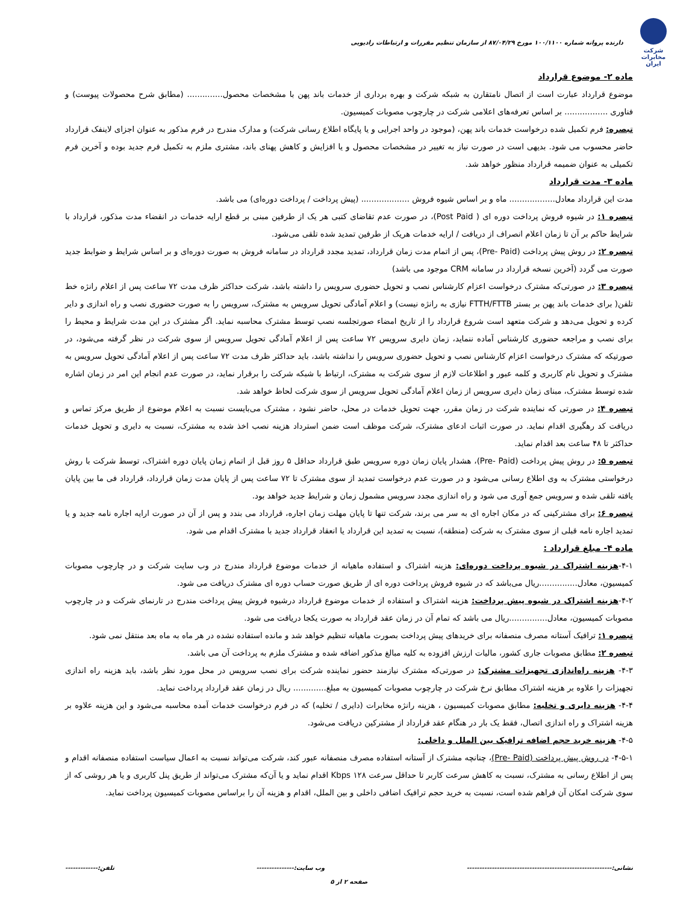شرکت مخابرات ایران
دارنده پروانه شماره ۱۰۰/۱۱۰۰ مورخ ۸۷/۰۴/۲۹ از سازمان تنظیم مقررات و ارتباطات رادیویی
ماده ۲- موضوع قرارداد
موضوع قرارداد عبارت است از اتصال نامتقارن به شبکه شرکت و بهره برداری از خدمات باند پهن با مشخصات محصول.............. (مطابق شرح محصولات پیوست) و فناوری ................. بر اساس تعرفه‌های اعلامی شرکت در چارچوب مصوبات کمیسیون.
تبصره: فرم تکمیل شده درخواست خدمات باند پهن، (موجود در واحد اجرایی و یا پایگاه اطلاع رسانی شرکت) و مدارک مندرج در فرم مذکور به عنوان اجزای لاینفک قرارداد حاضر محسوب می شود. بدیهی است در صورت نیاز به تغییر در مشخصات محصول و یا افزایش و کاهش پهنای باند، مشتری ملزم به تکمیل فرم جدید بوده و آخرین فرم تکمیلی به عنوان ضمیمه قرارداد منظور خواهد شد.
ماده ۳- مدت قرارداد
مدت این قرارداد معادل.................. ماه و بر اساس شیوه فروش ................... (پیش پرداخت / پرداخت دوره‌ای) می باشد.
تبصره ۱: در شیوه فروش پرداخت دوره ای ( Post Paid)، در صورت عدم تقاضای کتبی هر یک از طرفین مبنی بر قطع ارایه خدمات در انقضاء مدت مذکور، قرارداد با شرایط حاکم بر آن تا زمان اعلام انصراف از دریافت / ارایه خدمات هریک از طرفین تمدید شده تلقی می‌شود.
تبصره ۲: در روش پیش پرداخت (Pre- Paid)، پس از اتمام مدت زمان قرارداد، تمدید مجدد قرارداد در سامانه فروش به صورت دوره‌ای و بر اساس شرایط و ضوابط جدید صورت می گردد (آخرین نسخه قرارداد در سامانه CRM موجود می باشد)
تبصره ۳: در صورتی‌که مشترک درخواست اعزام کارشناس نصب و تحویل حضوری سرویس را داشته باشد، شرکت حداکثر ظرف مدت ۷۲ ساعت پس از اعلام رانژه خط تلفن( برای خدمات باند پهن بر بستر FTTH/FTTB نیازی به رانژه نیست) و اعلام آمادگی تحویل سرویس به مشترک، سرویس را به صورت حضوری نصب و راه اندازی و دایر کرده و تحویل می‌دهد و شرکت متعهد است شروع قرارداد را از تاریخ امضاء صورتجلسه نصب توسط مشترک محاسبه نماید. اگر مشترک در این مدت شرایط و محیط را برای نصب و مراجعه حضوری کارشناس آماده ننماید، زمان دایری سرویس ۷۲ ساعت پس از اعلام آمادگی تحویل سرویس از سوی شرکت در نظر گرفته می‌شود، در صورتیکه که مشترک درخواست اعزام کارشناس نصب و تحویل حضوری سرویس را نداشته باشد، باید حداکثر ظرف مدت ۷۲ ساعت پس از اعلام آمادگی تحویل سرویس به مشترک و تحویل نام کاربری و کلمه عبور و اطلاعات لازم از سوی شرکت به مشترک، ارتباط با شبکه شرکت را برقرار نماید، در صورت عدم انجام این امر در زمان اشاره شده توسط مشترک، مبنای زمان دایری سرویس از زمان اعلام آمادگی تحویل سرویس از سوی شرکت لحاظ خواهد شد.
تبصره ۴: در صورتی که نماینده شرکت در زمان مقرر، جهت تحویل خدمات در محل، حاضر نشود ، مشترک می‌بایست نسبت به اعلام موضوع از طریق مرکز تماس و دریافت کد رهگیری اقدام نماید. در صورت اثبات ادعای مشترک، شرکت موظف است ضمن استرداد هزینه نصب اخذ شده به مشترک، نسبت به دایری و تحویل خدمات حداکثر تا ۴۸ ساعت بعد اقدام نماید.
تبصره ۵: در روش پیش پرداخت (Pre- Paid)، هشدار پایان زمان دوره سرویس طبق قرارداد حداقل ۵ روز قبل از اتمام زمان پایان دوره اشتراک، توسط شرکت با روش درخواستی مشترک به وی اطلاع رسانی می‌شود و در صورت عدم درخواست تمدید از سوی مشترک تا ۷۲ ساعت پس از پایان مدت زمان قرارداد، قرارداد فی ما بین پایان یافته تلقی شده و سرویس جمع آوری می شود و راه اندازی مجدد سرویس مشمول زمان و شرایط جدید خواهد بود.
تبصره ۶: برای مشترکینی که در مکان اجاره ای به سر می برند، شرکت تنها تا پایان مهلت زمان اجاره، قرارداد می بندد و پس از آن در صورت ارایه اجاره نامه جدید و یا تمدید اجاره نامه قبلی از سوی مشترک به شرکت (منطقه)، نسبت به تمدید این قرارداد یا انعقاد قرارداد جدید با مشترک اقدام می شود.
ماده ۴- مبلغ قرارداد :
۴-۱-هزینه اشتراک در شیوه پرداخت دوره‌ای: هزینه اشتراک و استفاده ماهیانه از خدمات موضوع قرارداد مندرج در وب سایت شرکت و در چارچوب مصوبات کمیسیون، معادل...............ریال می‌باشد که در شیوه فروش پرداخت دوره ای از طریق صورت حساب دوره ای مشترک دریافت می شود.
۴-۲-هزینه اشتراک در شیوه پیش پرداخت: هزینه اشتراک و استفاده از خدمات موضوع قرارداد درشیوه فروش پیش پرداخت مندرج در تارنمای شرکت و در چارچوب مصوبات کمیسیون، معادل...............ریال می باشد که تمام آن در زمان عقد قرارداد به صورت یکجا دریافت می شود.
تبصره ۱: ترافیک آستانه مصرف منصفانه برای خریدهای پیش پرداخت بصورت ماهیانه تنظیم خواهد شد و مانده استفاده نشده در هر ماه به ماه بعد منتقل نمی شود.
تبصره ۲: مطابق مصوبات جاری کشور، مالیات ارزش افزوده به کلیه مبالغ مذکور اضافه شده و مشترک ملزم به پرداخت آن می باشد.
۴-۳- هزینه راه‌اندازی تجهیزات مشترک: در صورتی‌که مشترک نیازمند حضور نماینده شرکت برای نصب سرویس در محل مورد نظر باشد، باید هزینه راه اندازی تجهیزات را علاوه بر هزینه اشتراک مطابق نرخ شرکت در چارچوب مصوبات کمیسیون به مبلغ............. ریال در زمان عقد قرارداد پرداخت نماید.
۴-۴- هزینه دایری و تخلیه: مطابق مصوبات کمیسیون ، هزینه رانژه مخابرات (دایری / تخلیه) که در فرم درخواست خدمات آمده محاسبه می‌شود و این هزینه علاوه بر هزینه اشتراک و راه اندازی اتصال، فقط یک بار در هنگام عقد قرارداد از مشترکین دریافت می‌شود.
۴-۵- هزینه خرید حجم اضافه ترافیک بین الملل و داخلی:
۴-۵-۱- در روش پیش پرداخت (Pre- Paid)، چنانچه مشترک از آستانه استفاده مصرف منصفانه عبور کند، شرکت می‌تواند نسبت به اعمال سیاست استفاده منصفانه اقدام و پس از اطلاع رسانی به مشترک، نسبت به کاهش سرعت کاربر تا حداقل سرعت Kbps ۱۲۸ اقدام نماید و یا آن‌که مشترک می‌تواند از طریق پنل کاربری و یا هر روشی که از سوی شرکت امکان آن فراهم شده است، نسبت به خرید حجم ترافیک اضافی داخلی و بین الملل، اقدام و هزینه آن را براساس مصوبات کمیسیون پرداخت نماید.
نشانی:---------------------------------------------------------- وب سایت:--------------- تلفن:-------------
صفحه ۲ از ۵